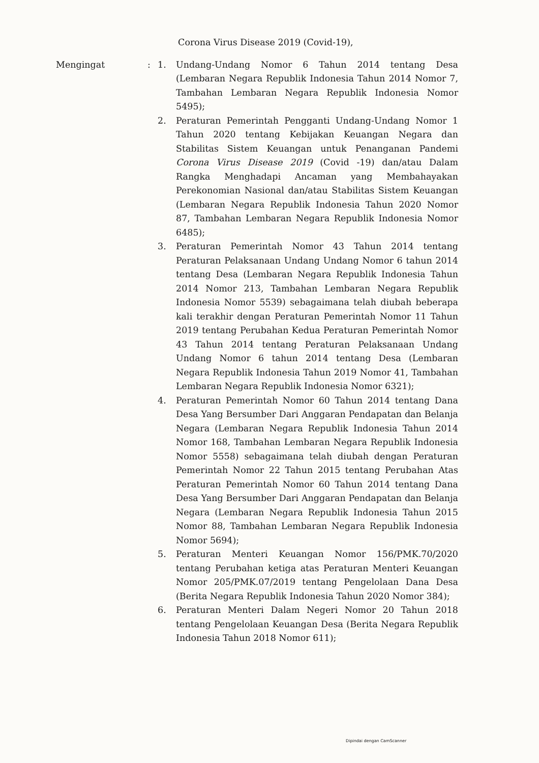Corona Virus Disease 2019 (Covid-19),
Mengingat : 1. Undang-Undang Nomor 6 Tahun 2014 tentang Desa (Lembaran Negara Republik Indonesia Tahun 2014 Nomor 7, Tambahan Lembaran Negara Republik Indonesia Nomor 5495);
2. Peraturan Pemerintah Pengganti Undang-Undang Nomor 1 Tahun 2020 tentang Kebijakan Keuangan Negara dan Stabilitas Sistem Keuangan untuk Penanganan Pandemi Corona Virus Disease 2019 (Covid -19) dan/atau Dalam Rangka Menghadapi Ancaman yang Membahayakan Perekonomian Nasional dan/atau Stabilitas Sistem Keuangan (Lembaran Negara Republik Indonesia Tahun 2020 Nomor 87, Tambahan Lembaran Negara Republik Indonesia Nomor 6485);
3. Peraturan Pemerintah Nomor 43 Tahun 2014 tentang Peraturan Pelaksanaan Undang Undang Nomor 6 tahun 2014 tentang Desa (Lembaran Negara Republik Indonesia Tahun 2014 Nomor 213, Tambahan Lembaran Negara Republik Indonesia Nomor 5539) sebagaimana telah diubah beberapa kali terakhir dengan Peraturan Pemerintah Nomor 11 Tahun 2019 tentang Perubahan Kedua Peraturan Pemerintah Nomor 43 Tahun 2014 tentang Peraturan Pelaksanaan Undang Undang Nomor 6 tahun 2014 tentang Desa (Lembaran Negara Republik Indonesia Tahun 2019 Nomor 41, Tambahan Lembaran Negara Republik Indonesia Nomor 6321);
4. Peraturan Pemerintah Nomor 60 Tahun 2014 tentang Dana Desa Yang Bersumber Dari Anggaran Pendapatan dan Belanja Negara (Lembaran Negara Republik Indonesia Tahun 2014 Nomor 168, Tambahan Lembaran Negara Republik Indonesia Nomor 5558) sebagaimana telah diubah dengan Peraturan Pemerintah Nomor 22 Tahun 2015 tentang Perubahan Atas Peraturan Pemerintah Nomor 60 Tahun 2014 tentang Dana Desa Yang Bersumber Dari Anggaran Pendapatan dan Belanja Negara (Lembaran Negara Republik Indonesia Tahun 2015 Nomor 88, Tambahan Lembaran Negara Republik Indonesia Nomor 5694);
5. Peraturan Menteri Keuangan Nomor 156/PMK.70/2020 tentang Perubahan ketiga atas Peraturan Menteri Keuangan Nomor 205/PMK.07/2019 tentang Pengelolaan Dana Desa (Berita Negara Republik Indonesia Tahun 2020 Nomor 384);
6. Peraturan Menteri Dalam Negeri Nomor 20 Tahun 2018 tentang Pengelolaan Keuangan Desa (Berita Negara Republik Indonesia Tahun 2018 Nomor 611);
Dipindai dengan CamScanner